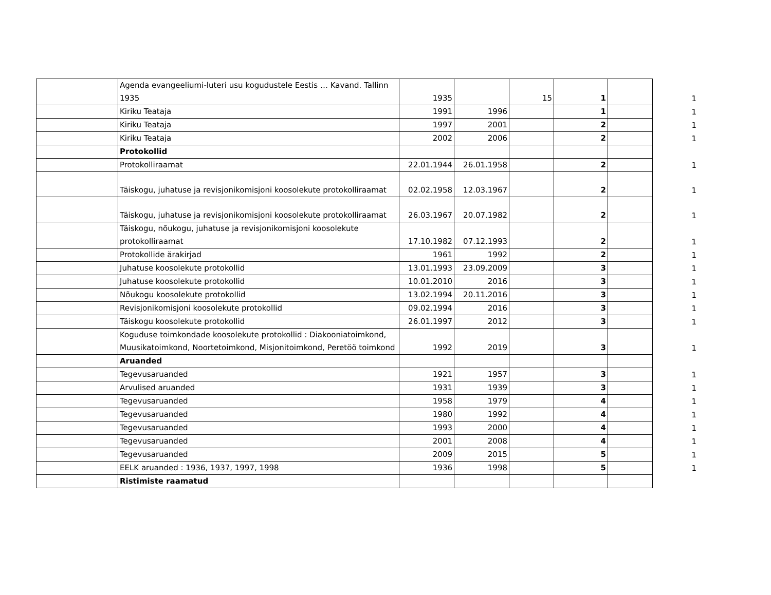| | Agenda evangeeliumi-luteri usu kogudustele Eestis … Kavand. Tallinn 1935 | 1935 | | 15 | 1 | | 1 |
| | Kiriku Teataja | 1991 | 1996 | | 1 | | 1 |
| | Kiriku Teataja | 1997 | 2001 | | 2 | | 1 |
| | Kiriku Teataja | 2002 | 2006 | | 2 | | 1 |
| | Protokollid | | | | | | |
| | Protokolliraamat | 22.01.1944 | 26.01.1958 | | 2 | | 1 |
| | Täiskogu, juhatuse ja revisjonikomisjoni koosolekute protokolliraamat | 02.02.1958 | 12.03.1967 | | 2 | | 1 |
| | Täiskogu, juhatuse ja revisjonikomisjoni koosolekute protokolliraamat | 26.03.1967 | 20.07.1982 | | 2 | | 1 |
| | Täiskogu, nõukogu, juhatuse ja revisjonikomisjoni koosolekute protokolliraamat | 17.10.1982 | 07.12.1993 | | 2 | | 1 |
| | Protokollide ärakirjad | 1961 | 1992 | | 2 | | 1 |
| | Juhatuse koosolekute protokollid | 13.01.1993 | 23.09.2009 | | 3 | | 1 |
| | Juhatuse koosolekute protokollid | 10.01.2010 | 2016 | | 3 | | 1 |
| | Nõukogu koosolekute protokollid | 13.02.1994 | 20.11.2016 | | 3 | | 1 |
| | Revisjonikomisjoni koosolekute protokollid | 09.02.1994 | 2016 | | 3 | | 1 |
| | Täiskogu koosolekute protokollid | 26.01.1997 | 2012 | | 3 | | 1 |
| | Koguduse toimkondade koosolekute protokollid : Diakooniatoimkond, Muusikatoimkond, Noortetoimkond, Misjonitoimkond, Peretöö toimkond | 1992 | 2019 | | 3 | | 1 |
| | Aruanded | | | | | | |
| | Tegevusaruanded | 1921 | 1957 | | 3 | | 1 |
| | Arvulised aruanded | 1931 | 1939 | | 3 | | 1 |
| | Tegevusaruanded | 1958 | 1979 | | 4 | | 1 |
| | Tegevusaruanded | 1980 | 1992 | | 4 | | 1 |
| | Tegevusaruanded | 1993 | 2000 | | 4 | | 1 |
| | Tegevusaruanded | 2001 | 2008 | | 4 | | 1 |
| | Tegevusaruanded | 2009 | 2015 | | 5 | | 1 |
| | EELK aruanded : 1936, 1937, 1997, 1998 | 1936 | 1998 | | 5 | | 1 |
| | Ristimiste raamatud | | | | | | |